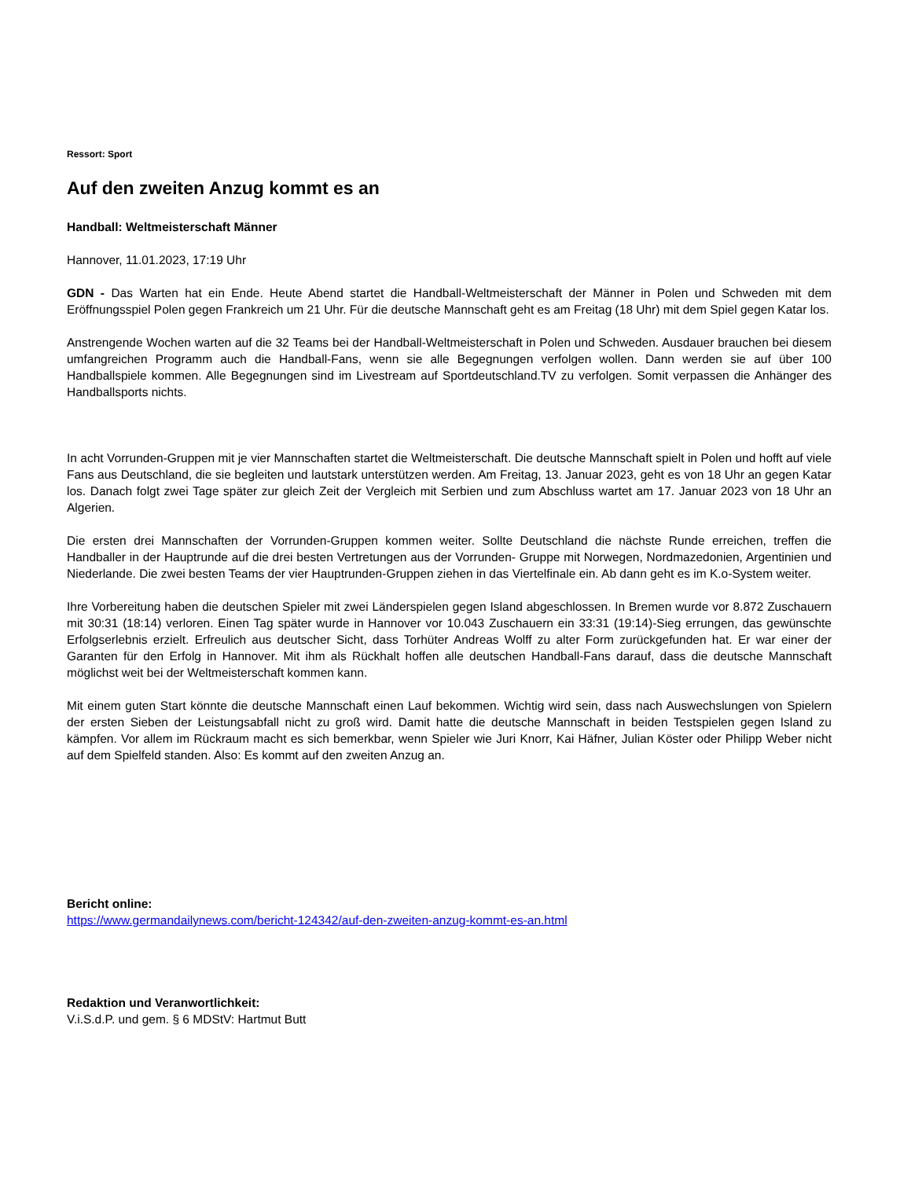Ressort: Sport
Auf den zweiten Anzug kommt es an
Handball: Weltmeisterschaft Männer
Hannover, 11.01.2023, 17:19 Uhr
GDN - Das Warten hat ein Ende. Heute Abend startet die Handball-Weltmeisterschaft der Männer in Polen und Schweden mit dem Eröffnungsspiel Polen gegen Frankreich um 21 Uhr. Für die deutsche Mannschaft geht es am Freitag (18 Uhr) mit dem Spiel gegen Katar los.
Anstrengende Wochen warten auf die 32 Teams bei der Handball-Weltmeisterschaft in Polen und Schweden. Ausdauer brauchen bei diesem umfangreichen Programm auch die Handball-Fans, wenn sie alle Begegnungen verfolgen wollen. Dann werden sie auf über 100 Handballspiele kommen. Alle Begegnungen sind im Livestream auf Sportdeutschland.TV zu verfolgen. Somit verpassen die Anhänger des Handballsports nichts.
In acht Vorrunden-Gruppen mit je vier Mannschaften startet die Weltmeisterschaft. Die deutsche Mannschaft spielt in Polen und hofft auf viele Fans aus Deutschland, die sie begleiten und lautstark unterstützen werden. Am Freitag, 13. Januar 2023, geht es von 18 Uhr an gegen Katar los. Danach folgt zwei Tage später zur gleich Zeit der Vergleich mit Serbien und zum Abschluss wartet am 17. Januar 2023 von 18 Uhr an Algerien.
Die ersten drei Mannschaften der Vorrunden-Gruppen kommen weiter. Sollte Deutschland die nächste Runde erreichen, treffen die Handballer in der Hauptrunde auf die drei besten Vertretungen aus der Vorrunden- Gruppe mit Norwegen, Nordmazedonien, Argentinien und Niederlande. Die zwei besten Teams der vier Hauptrunden-Gruppen ziehen in das Viertelfinale ein. Ab dann geht es im K.o-System weiter.
Ihre Vorbereitung haben die deutschen Spieler mit zwei Länderspielen gegen Island abgeschlossen. In Bremen wurde vor 8.872 Zuschauern mit 30:31 (18:14) verloren. Einen Tag später wurde in Hannover vor 10.043 Zuschauern ein 33:31 (19:14)-Sieg errungen, das gewünschte Erfolgserlebnis erzielt. Erfreulich aus deutscher Sicht, dass Torhüter Andreas Wolff zu alter Form zurückgefunden hat. Er war einer der Garanten für den Erfolg in Hannover. Mit ihm als Rückhalt hoffen alle deutschen Handball-Fans darauf, dass die deutsche Mannschaft möglichst weit bei der Weltmeisterschaft kommen kann.
Mit einem guten Start könnte die deutsche Mannschaft einen Lauf bekommen. Wichtig wird sein, dass nach Auswechslungen von Spielern der ersten Sieben der Leistungsabfall nicht zu groß wird. Damit hatte die deutsche Mannschaft in beiden Testspielen gegen Island zu kämpfen. Vor allem im Rückraum macht es sich bemerkbar, wenn Spieler wie Juri Knorr, Kai Häfner, Julian Köster oder Philipp Weber nicht auf dem Spielfeld standen. Also: Es kommt auf den zweiten Anzug an.
Bericht online:
https://www.germandailynews.com/bericht-124342/auf-den-zweiten-anzug-kommt-es-an.html
Redaktion und Veranwortlichkeit:
V.i.S.d.P. und gem. § 6 MDStV: Hartmut Butt